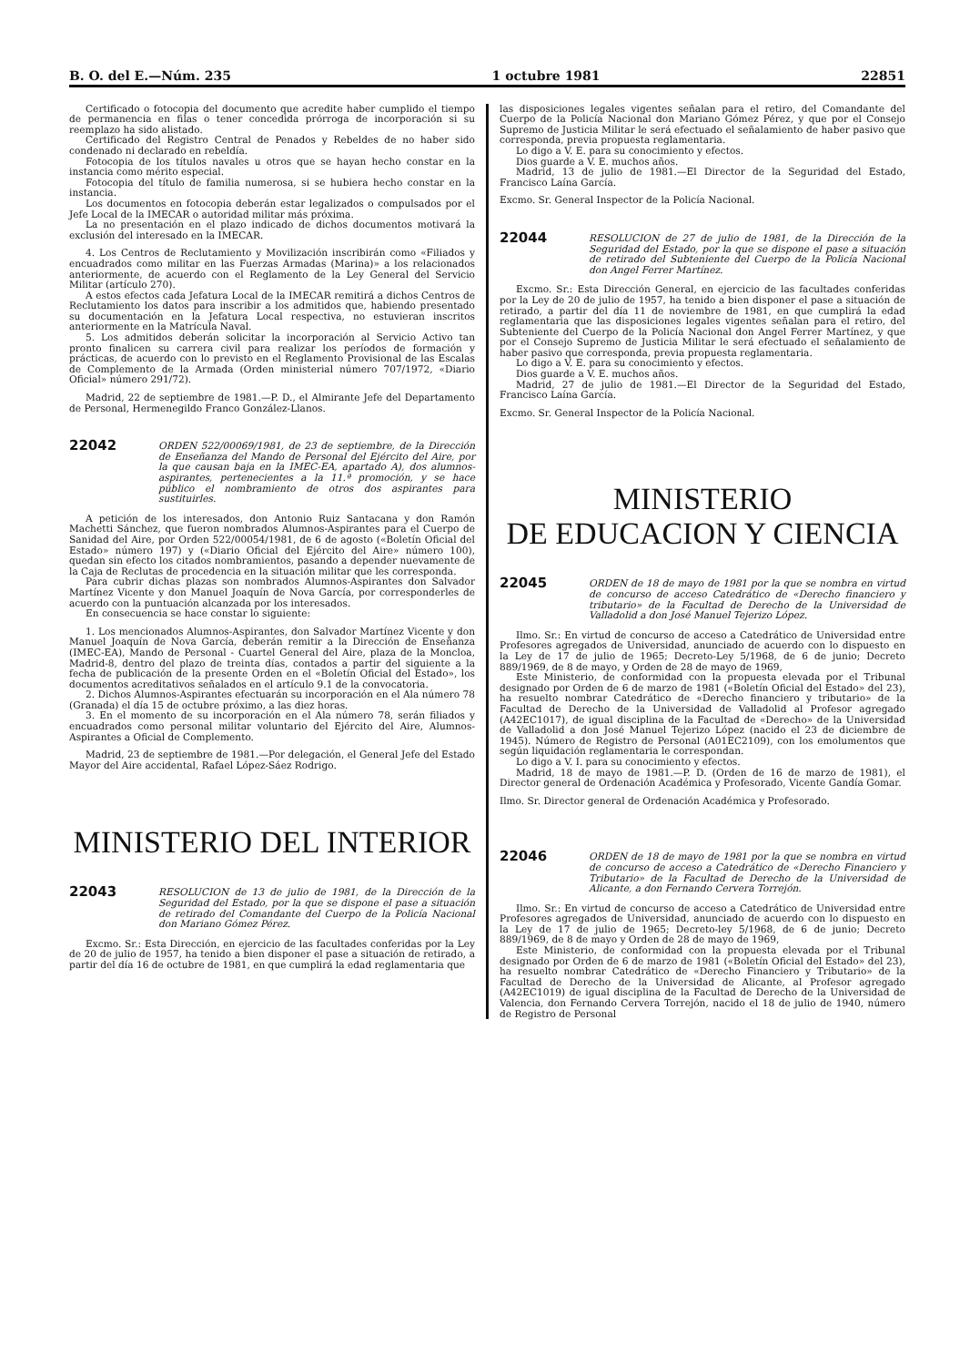B. O. del E.—Núm. 235 1 octubre 1981 22851
Certificado o fotocopia del documento que acredite haber cumplido el tiempo de permanencia en filas o tener concedida prórroga de incorporación si su reemplazo ha sido alistado.
Certificado del Registro Central de Penados y Rebeldes de no haber sido condenado ni declarado en rebeldía.
Fotocopia de los títulos navales u otros que se hayan hecho constar en la instancia como mérito especial.
Fotocopia del título de familia numerosa, si se hubiera hecho constar en la instancia.
Los documentos en fotocopia deberán estar legalizados o compulsados por el Jefe Local de la IMECAR o autoridad militar más próxima.
La no presentación en el plazo indicado de dichos documentos motivará la exclusión del interesado en la IMECAR.
4. Los Centros de Reclutamiento y Movilización inscribirán como «Filiados y encuadrados como militar en las Fuerzas Armadas (Marina)» a los relacionados anteriormente, de acuerdo con el Reglamento de la Ley General del Servicio Militar (artículo 270).
A estos efectos cada Jefatura Local de la IMECAR remitirá a dichos Centros de Reclutamiento los datos para inscribir a los admitidos que, habiendo presentado su documentación en la Jefatura Local respectiva, no estuvieran inscritos anteriormente en la Matrícula Naval.
5. Los admitidos deberán solicitar la incorporación al Servicio Activo tan pronto finalicen su carrera civil para realizar los períodos de formación y prácticas, de acuerdo con lo previsto en el Reglamento Provisional de las Escalas de Complemento de la Armada (Orden ministerial número 707/1972, «Diario Oficial» número 291/72).
Madrid, 22 de septiembre de 1981.—P. D., el Almirante Jefe del Departamento de Personal, Hermenegildo Franco González-Llanos.
22042 ORDEN 522/00069/1981, de 23 de septiembre, de la Dirección de Enseñanza del Mando de Personal del Ejército del Aire, por la que causan baja en la IMEC-EA, apartado A), dos alumnos-aspirantes, pertenecientes a la 11.ª promoción, y se hace público el nombramiento de otros dos aspirantes para sustituirles.
A petición de los interesados, don Antonio Ruiz Santacana y don Ramón Machetti Sánchez, que fueron nombrados Alumnos-Aspirantes para el Cuerpo de Sanidad del Aire, por Orden 522/00054/1981, de 6 de agosto («Boletín Oficial del Estado» número 197) y («Diario Oficial del Ejército del Aire» número 100), quedan sin efecto los citados nombramientos, pasando a depender nuevamente de la Caja de Reclutas de procedencia en la situación militar que les corresponda.
Para cubrir dichas plazas son nombrados Alumnos-Aspirantes don Salvador Martínez Vicente y don Manuel Joaquín de Nova García, por corresponderles de acuerdo con la puntuación alcanzada por los interesados.
En consecuencia se hace constar lo siguiente:
1. Los mencionados Alumnos-Aspirantes, don Salvador Martínez Vicente y don Manuel Joaquín de Nova García, deberán remitir a la Dirección de Enseñanza (IMEC-EA), Mando de Personal - Cuartel General del Aire, plaza de la Moncloa, Madrid-8, dentro del plazo de treinta días, contados a partir del siguiente a la fecha de publicación de la presente Orden en el «Boletín Oficial del Estado», los documentos acreditativos señalados en el artículo 9.1 de la convocatoria.
2. Dichos Alumnos-Aspirantes efectuarán su incorporación en el Ala número 78 (Granada) el día 15 de octubre próximo, a las diez horas.
3. En el momento de su incorporación en el Ala número 78, serán filiados y encuadrados como personal militar voluntario del Ejército del Aire, Alumnos-Aspirantes a Oficial de Complemento.
Madrid, 23 de septiembre de 1981.—Por delegación, el General Jefe del Estado Mayor del Aire accidental, Rafael López-Sáez Rodrigo.
MINISTERIO DEL INTERIOR
22043 RESOLUCION de 13 de julio de 1981, de la Dirección de la Seguridad del Estado, por la que se dispone el pase a situación de retirado del Comandante del Cuerpo de la Policía Nacional don Mariano Gómez Pérez.
Excmo. Sr.: Esta Dirección, en ejercicio de las facultades conferidas por la Ley de 20 de julio de 1957, ha tenido a bien disponer el pase a situación de retirado, a partir del día 16 de octubre de 1981, en que cumplirá la edad reglamentaria que
las disposiciones legales vigentes señalan para el retiro, del Comandante del Cuerpo de la Policía Nacional don Mariano Gómez Pérez, y que por el Consejo Supremo de Justicia Militar le será efectuado el señalamiento de haber pasivo que corresponda, previa propuesta reglamentaria.
Lo digo a V. E. para su conocimiento y efectos.
Dios guarde a V. E. muchos años.
Madrid, 13 de julio de 1981.—El Director de la Seguridad del Estado, Francisco Laína García.
Excmo. Sr. General Inspector de la Policía Nacional.
22044 RESOLUCION de 27 de julio de 1981, de la Dirección de la Seguridad del Estado, por la que se dispone el pase a situación de retirado del Subteniente del Cuerpo de la Policía Nacional don Angel Ferrer Martínez.
Excmo. Sr.: Esta Dirección General, en ejercicio de las facultades conferidas por la Ley de 20 de julio de 1957, ha tenido a bien disponer el pase a situación de retirado, a partir del día 11 de noviembre de 1981, en que cumplirá la edad reglamentaria que las disposiciones legales vigentes señalan para el retiro, del Subteniente del Cuerpo de la Policía Nacional don Angel Ferrer Martínez, y que por el Consejo Supremo de Justicia Militar le será efectuado el señalamiento de haber pasivo que corresponda, previa propuesta reglamentaria.
Lo digo a V. E. para su conocimiento y efectos.
Dios guarde a V. E. muchos años.
Madrid, 27 de julio de 1981.—El Director de la Seguridad del Estado, Francisco Laína García.
Excmo. Sr. General Inspector de la Policía Nacional.
MINISTERIO
DE EDUCACION Y CIENCIA
22045 ORDEN de 18 de mayo de 1981 por la que se nombra en virtud de concurso de acceso Catedrático de «Derecho financiero y tributario» de la Facultad de Derecho de la Universidad de Valladolid a don José Manuel Tejerizo López.
Ilmo. Sr.: En virtud de concurso de acceso a Catedrático de Universidad entre Profesores agregados de Universidad, anunciado de acuerdo con lo dispuesto en la Ley de 17 de julio de 1965; Decreto-Ley 5/1968, de 6 de junio; Decreto 889/1969, de 8 de mayo, y Orden de 28 de mayo de 1969,
Este Ministerio, de conformidad con la propuesta elevada por el Tribunal designado por Orden de 6 de marzo de 1981 («Boletín Oficial del Estado» del 23), ha resuelto nombrar Catedrático de «Derecho financiero y tributario» de la Facultad de Derecho de la Universidad de Valladolid al Profesor agregado (A42EC1017), de igual disciplina de la Facultad de «Derecho» de la Universidad de Valladolid a don José Manuel Tejerizo López (nacido el 23 de diciembre de 1945). Número de Registro de Personal (A01EC2109), con los emolumentos que según liquidación reglamentaria le correspondan.
Lo digo a V. I. para su conocimiento y efectos.
Madrid, 18 de mayo de 1981.—P. D. (Orden de 16 de marzo de 1981), el Director general de Ordenación Académica y Profesorado, Vicente Gandía Gomar.
Ilmo. Sr. Director general de Ordenación Académica y Profesorado.
22046 ORDEN de 18 de mayo de 1981 por la que se nombra en virtud de concurso de acceso a Catedrático de «Derecho Financiero y Tributario» de la Facultad de Derecho de la Universidad de Alicante, a don Fernando Cervera Torrejón.
Ilmo. Sr.: En virtud de concurso de acceso a Catedrático de Universidad entre Profesores agregados de Universidad, anunciado de acuerdo con lo dispuesto en la Ley de 17 de julio de 1965; Decreto-ley 5/1968, de 6 de junio; Decreto 889/1969, de 8 de mayo y Orden de 28 de mayo de 1969,
Este Ministerio, de conformidad con la propuesta elevada por el Tribunal designado por Orden de 6 de marzo de 1981 («Boletín Oficial del Estado» del 23), ha resuelto nombrar Catedrático de «Derecho Financiero y Tributario» de la Facultad de Derecho de la Universidad de Alicante, al Profesor agregado (A42EC1019) de igual disciplina de la Facultad de Derecho de la Universidad de Valencia, don Fernando Cervera Torrejón, nacido el 18 de julio de 1940, número de Registro de Personal